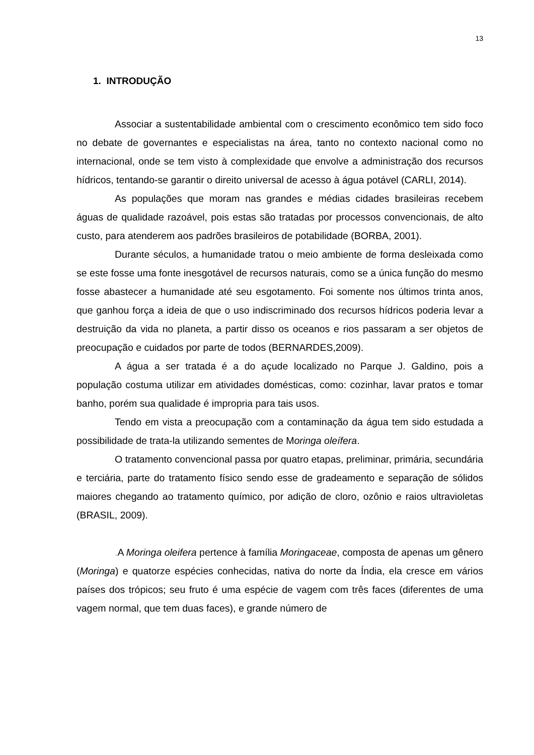13
1. INTRODUÇÃO
Associar a sustentabilidade ambiental com o crescimento econômico tem sido foco no debate de governantes e especialistas na área, tanto no contexto nacional como no internacional, onde se tem visto à complexidade que envolve a administração dos recursos hídricos, tentando-se garantir o direito universal de acesso à água potável (CARLI, 2014).
As populações que moram nas grandes e médias cidades brasileiras recebem águas de qualidade razoável, pois estas são tratadas por processos convencionais, de alto custo, para atenderem aos padrões brasileiros de potabilidade (BORBA, 2001).
Durante séculos, a humanidade tratou o meio ambiente de forma desleixada como se este fosse uma fonte inesgotável de recursos naturais, como se a única função do mesmo fosse abastecer a humanidade até seu esgotamento. Foi somente nos últimos trinta anos, que ganhou força a ideia de que o uso indiscriminado dos recursos hídricos poderia levar a destruição da vida no planeta, a partir disso os oceanos e rios passaram a ser objetos de preocupação e cuidados por parte de todos (BERNARDES,2009).
A água a ser tratada é a do açude localizado no Parque J. Galdino, pois a população costuma utilizar em atividades domésticas, como: cozinhar, lavar pratos e tomar banho, porém sua qualidade é impropria para tais usos.
Tendo em vista a preocupação com a contaminação da água tem sido estudada a possibilidade de trata-la utilizando sementes de Moringa oleífera.
O tratamento convencional passa por quatro etapas, preliminar, primária, secundária e terciária, parte do tratamento físico sendo esse de gradeamento e separação de sólidos maiores chegando ao tratamento químico, por adição de cloro, ozônio e raios ultravioletas (BRASIL, 2009).
. A Moringa oleifera pertence à família Moringaceae, composta de apenas um gênero (Moringa) e quatorze espécies conhecidas, nativa do norte da Índia, ela cresce em vários países dos trópicos; seu fruto é uma espécie de vagem com três faces (diferentes de uma vagem normal, que tem duas faces), e grande número de